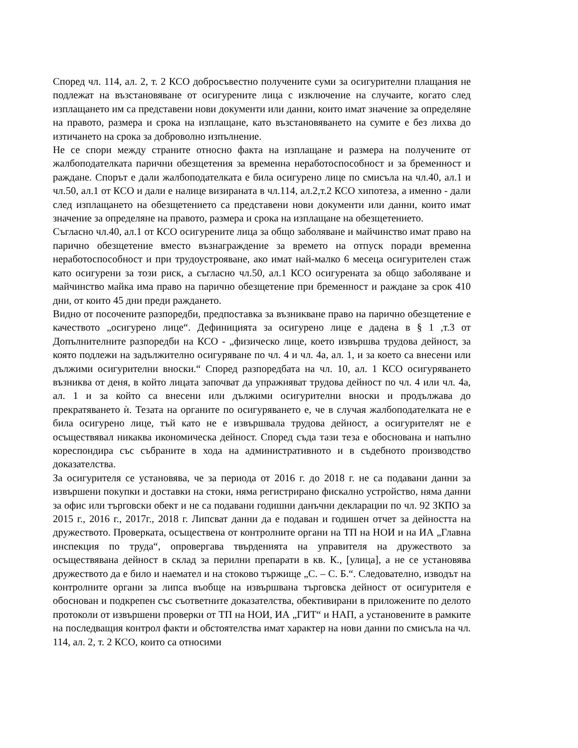Според чл. 114, ал. 2, т. 2 КСО добросъвестно получените суми за осигурителни плащания не подлежат на възстановяване от осигурените лица с изключение на случаите, когато след изплащането им са представени нови документи или данни, които имат значение за определяне на правото, размера и срока на изплащане, като възстановяването на сумите е без лихва до изтичането на срока за доброволно изпълнение.
Не се спори между страните относно факта на изплащане и размера на получените от жалбоподателката парични обезщетения за временна неработоспособност и за бременност и раждане. Спорът е дали жалбоподателката е била осигурено лице по смисъла на чл.40, ал.1 и чл.50, ал.1 от КСО и дали е налице визираната в чл.114, ал.2,т.2 КСО хипотеза, а именно - дали след изплащането на обезщетението са представени нови документи или данни, които имат значение за определяне на правото, размера и срока на изплащане на обезщетението.
Съгласно чл.40, ал.1 от КСО осигурените лица за общо заболяване и майчинство имат право на парично обезщетение вместо възнаграждение за времето на отпуск поради временна неработоспособност и при трудоустрояване, ако имат най-малко 6 месеца осигурителен стаж като осигурени за този риск, а съгласно чл.50, ал.1 КСО осигурената за общо заболяване и майчинство майка има право на парично обезщетение при бременност и раждане за срок 410 дни, от които 45 дни преди раждането.
Видно от посочените разпоредби, предпоставка за възникване право на парично обезщетение е качеството „осигурено лице“. Дефиницията за осигурено лице е дадена в § 1 ,т.3 от Допълнителните разпоредби на КСО - „физическо лице, което извършва трудова дейност, за която подлежи на задължително осигуряване по чл. 4 и чл. 4а, ал. 1, и за което са внесени или дължими осигурителни вноски.“ Според разпоредбата на чл. 10, ал. 1 КСО осигуряването възниква от деня, в който лицата започват да упражняват трудова дейност по чл. 4 или чл. 4а, ал. 1 и за който са внесени или дължими осигурителни вноски и продължава до прекратяването ѝ. Тезата на органите по осигуряването е, че в случая жалбоподателката не е била осигурено лице, тъй като не е извършвала трудова дейност, а осигурителят не е осъществявал никаква икономическа дейност. Според съда тази теза е обоснована и напълно кореспондира със събраните в хода на административното и в съдебното производство доказателства.
За осигурителя се установява, че за периода от 2016 г. до 2018 г. не са подавани данни за извършени покупки и доставки на стоки, няма регистрирано фискално устройство, няма данни за офис или търговски обект и не са подавани годишни данъчни декларации по чл. 92 ЗКПО за 2015 г., 2016 г., 2017г., 2018 г. Липсват данни да е подаван и годишен отчет за дейността на дружеството. Проверката, осъществена от контролните органи на ТП на НОИ и на ИА „Главна инспекция по труда“, опровергава твърденията на управителя на дружеството за осъществявана дейност в склад за перилни препарати в кв. К., [улица], а не се установява дружеството да е било и наемател и на стоково тържище „С. – С. Б.“. Следователно, изводът на контролните органи за липса въобще на извършвана търговска дейност от осигурителя е обоснован и подкрепен със съответните доказателства, обективирани в приложените по делото протоколи от извършени проверки от ТП на НОИ, ИА „ГИТ“ и НАП, а установените в рамките на последващия контрол факти и обстоятелства имат характер на нови данни по смисъла на чл. 114, ал. 2, т. 2 КСО, които са относими